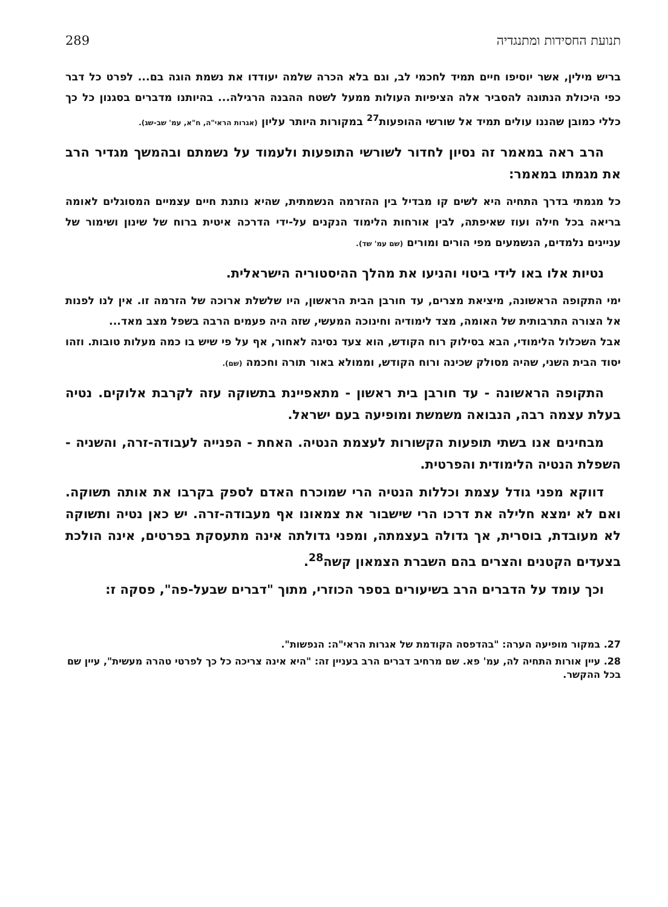תנועת החסידות ומתנגדיה 289
בריש מילין, אשר יוסיפו חיים תמיד לחכמי לב, וגם בלא הכרה שלמה יעודדו את נשמת הוגה בם... לפרט כל דבר כפי היכולת הנתונה להסביר אלה הציפיות העולות ממעל לשטח ההבנה הרגילה... בהיותנו מדברים בסגנון כל כך כללי כמובן שהננו עולים תמיד אל שורשי ההופעות<sup>27</sup> במקורות היותר עליון (אגרות הראי"ה, ח"א, עמ' שב-שג).
הרב ראה במאמר זה נסיון לחדור לשורשי התופעות ולעמוד על נשמתם ובהמשך מגדיר הרב את מגמתו במאמר:
כל מגמתי בדרך התחיה היא לשים קו מבדיל בין ההזרמה הנשמתית, שהיא נותנת חיים עצמיים המסוגלים לאומה בריאה בכל חילה ועוז שאיפתה, לבין אורחות הלימוד הנקנים על-ידי הדרכה איטית ברוח של שינון ושימור של עניינים נלמדים, הנשמעים מפי הורים ומורים (שם עמ' שד).
נטיות אלו באו לידי ביטוי והניעו את מהלך ההיסטוריה הישראלית.
ימי התקופה הראשונה, מיציאת מצרים, עד חורבן הבית הראשון, היו שלשלת ארוכה של הזרמה זו. אין לנו לפנות אל הצורה התרבותית של האומה, מצד לימודיה וחינוכה המעשי, שזה היה פעמים הרבה בשפל מצב מאד...
אבל השכלול הלימודי, הבא בסילוק רוח הקודש, הוא צעד נסיגה לאחור, אף על פי שיש בו כמה מעלות טובות. וזהו יסוד הבית השני, שהיה מסולק שכינה ורוח הקודש, וממולא באור תורה וחכמה (שם).
התקופה הראשונה - עד חורבן בית ראשון - מתאפיינת בתשוקה עזה לקרבת אלוקים. נטיה בעלת עצמה רבה, הנבואה משמשת ומופיעה בעם ישראל.
מבחינים אנו בשתי תופעות הקשורות לעצמת הנטיה. האחת - הפנייה לעבודה-זרה, והשניה - השפלת הנטיה הלימודית והפרטית.
דווקא מפני גודל עצמת וכללות הנטיה הרי שמוכרח האדם לספק בקרבו את אותה תשוקה. ואם לא ימצא חלילה את דרכו הרי שישבור את צמאונו אף מעבודה-זרה. יש כאן נטיה ותשוקה לא מעובדת, בוסרית, אך גדולה בעצמתה, ומפני גדולתה אינה מתעסקת בפרטים, אינה הולכת בצעדים הקטנים והצרים בהם השברת הצמאון קשה<sup>28</sup>.
וכך עומד על הדברים הרב בשיעורים בספר הכוזרי, מתוך "דברים שבעל-פה", פסקה ז:
27. במקור מופיעה הערה: "בהדפסה הקודמת של אגרות הראי"ה: הנפשות".
28. עיין אורות התחיה לה, עמ' פא. שם מרחיב דברים הרב בעניין זה: "היא אינה צריכה כל כך לפרטי טהרה מעשית", עיין שם בכל ההקשר.